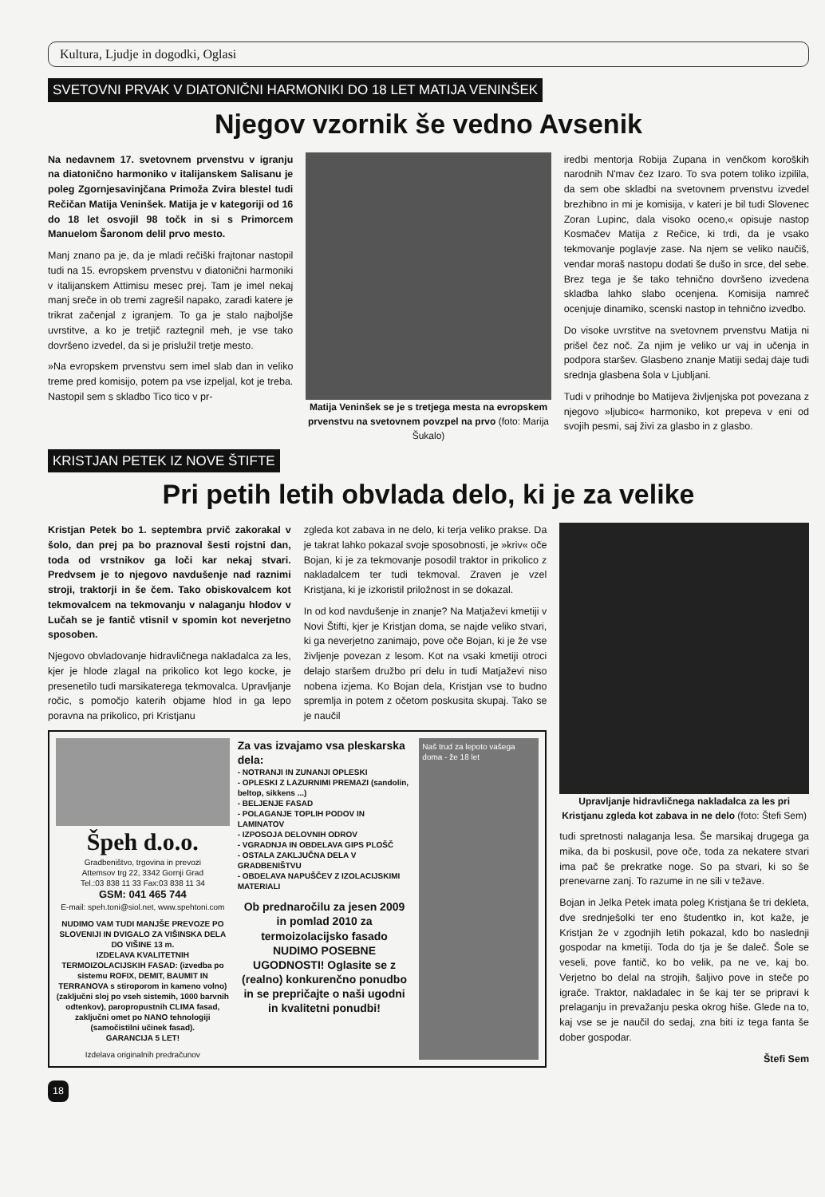Kultura, Ljudje in dogodki, Oglasi
SVETOVNI PRVAK V DIATONIČNI HARMONIKI DO 18 LET MATIJA VENINŠEK
Njegov vzornik še vedno Avsenik
Na nedavnem 17. svetovnem prvenstvu v igranju na diatonično harmoniko v italijanskem Salisanu je poleg Zgornjesavinjčana Primoža Zvira blestel tudi Rečičan Matija Veninšek. Matija je v kategoriji od 16 do 18 let osvojil 98 točk in si s Primorcem Manuelom Šaronom delil prvo mesto.
Manj znano pa je, da je mladi rečiški frajtonar nastopil tudi na 15. evropskem prvenstvu v diatonični harmoniki v italijanskem Attimisu mesec prej. Tam je imel nekaj manj sreče in ob tremi zagrešil napako, zaradi katere je trikrat začenjal z igranjem. To ga je stalo najboljše uvrstitve, a ko je tretjič raztegnil meh, je vse tako dovršeno izvedel, da si je prislužil tretje mesto.
»Na evropskem prvenstvu sem imel slab dan in veliko treme pred komisijo, potem pa vse izpeljal, kot je treba. Nastopil sem s skladbo Tico tico v pr-
Matija Veninšek se je s tretjega mesta na evropskem prvenstvu na svetovnem povzpel na prvo (foto: Marija Šukalo)
iredbi mentorja Robija Zupana in venčkom koroških narodnih N'mav čez Izaro. To sva potem toliko izpilila, da sem obe skladbi na svetovnem prvenstvu izvedel brezhibno in mi je komisija, v kateri je bil tudi Slovenec Zoran Lupinc, dala visoko oceno,« opisuje nastop Kosmačev Matija z Rečice, ki trdi, da je vsako tekmovanje poglavje zase. Na njem se veliko naučiš, vendar moraš nastopu dodati še dušo in srce, del sebe. Brez tega je še tako tehnično dovršeno izvedena skladba lahko slabo ocenjena. Komisija namreč ocenjuje dinamiko, scenski nastop in tehnično izvedbo.
Do visoke uvrstitve na svetovnem prvenstvu Matija ni prišel čez noč. Za njim je veliko ur vaj in učenja in podpora staršev. Glasbeno znanje Matiji sedaj daje tudi srednja glasbena šola v Ljubljani.
Tudi v prihodnje bo Matijeva življenjska pot povezana z njegovo »ljubico« harmoniko, kot prepeva v eni od svojih pesmi, saj živi za glasbo in z glasbo.
KRISTJAN PETEK IZ NOVE ŠTIFTE
Pri petih letih obvlada delo, ki je za velike
Kristjan Petek bo 1. septembra prvič zakorakal v šolo, dan prej pa bo praznoval šesti rojstni dan, toda od vrstnikov ga loči kar nekaj stvari. Predvsem je to njegovo navdušenje nad raznimi stroji, traktorji in še čem. Tako obiskovalcem kot tekmovalcem na tekmovanju v nalaganju hlodov v Lučah se je fantič vtisnil v spomin kot neverjetno sposoben.
Njegovo obvladovanje hidravličnega nakladalca za les, kjer je hlode zlagal na prikolico kot lego kocke, je presenetilo tudi marsikaterega tekmovalca. Upravljanje ročic, s pomočjo katerih objame hlod in ga lepo poravna na prikolico, pri Kristjanu
zgleda kot zabava in ne delo, ki terja veliko prakse. Da je takrat lahko pokazal svoje sposobnosti, je »kriv« oče Bojan, ki je za tekmovanje posodil traktor in prikolico z nakladalcem ter tudi tekmoval. Zraven je vzel Kristjana, ki je izkoristil priložnost in se dokazal.
In od kod navdušenje in znanje? Na Matjaževi kmetiji v Novi Štifti, kjer je Kristjan doma, se najde veliko stvari, ki ga neverjetno zanimajo, pove oče Bojan, ki je že vse življenje povezan z lesom. Kot na vsaki kmetiji otroci delajo staršem družbo pri delu in tudi Matjaževi niso nobena izjema. Ko Bojan dela, Kristjan vse to budno spremlja in potem z očetom poskusita skupaj. Tako se je naučil
Špeh d.o.o.
Gradbeništvo, trgovina in prevozi
Attemsov trg 22, 3342 Gornji Grad
Tel.:03 838 11 33 Fax:03 838 11 34
GSM: 041 465 744
E-mail: speh.toni@siol.net, www.spehtoni.com
NUDIMO VAM TUDI MANJŠE PREVOZE PO SLOVENIJI IN DVIGALO ZA VIŠINSKA DELA DO VIŠINE 13 m.
IZDELAVA KVALITETNIH TERMOIZOLACIJSKIH FASAD: (izvedba po sistemu ROFIX, DEMIT, BAUMIT IN TERRANOVA s stiroporom in kameno volno) (zaključni sloj po vseh sistemih, 1000 barvnih odtenkov), paropropustnih CLIMA fasad, zaključni omet po NANO tehnologiji (samočistilni učinek fasad).
GARANCIJA 5 LET!
Izdelava originalnih predračunov
Za vas izvajamo vsa pleskarska dela:
- NOTRANJI IN ZUNANJI OPLESKI
- OPLESKI Z LAZURNIMI PREMAZI (sandolin, beltop, sikkens ...)
- BELJENJE FASAD
- POLAGANJE TOPLIH PODOV IN LAMINATOV
- IZPOSOJA DELOVNIH ODROV
- VGRADNJA IN OBDELAVA GIPS PLOŠČ
- OSTALA ZAKLJUČNA DELA V GRADBENIŠTVU
- OBDELAVA NAPUŠČEV Z IZOLACIJSKIMI MATERIALI
Ob prednaročilu za jesen 2009 in pomlad 2010 za termoizolacijsko fasado NUDIMO POSEBNE UGODNOSTI! Oglasite se z (realno) konkurenčno ponudbo in se prepričajte o naši ugodni in kvalitetni ponudbi!
Naš trud za lepoto vašega doma - že 18 let
Upravljanje hidravličnega nakladalca za les pri Kristjanu zgleda kot zabava in ne delo (foto: Štefi Sem)
tudi spretnosti nalaganja lesa. Še marsikaj drugega ga mika, da bi poskusil, pove oče, toda za nekatere stvari ima pač še prekratke noge. So pa stvari, ki so še prenevarne zanj. To razume in ne sili v težave.
Bojan in Jelka Petek imata poleg Kristjana še tri dekleta, dve srednješolki ter eno študentko in, kot kaže, je Kristjan že v zgodnjih letih pokazal, kdo bo naslednji gospodar na kmetiji. Toda do tja je še daleč. Šole se veseli, pove fantič, ko bo velik, pa ne ve, kaj bo. Verjetno bo delal na strojih, šaljivo pove in steče po igrače. Traktor, nakladalec in še kaj ter se pripravi k prelaganju in prevažanju peska okrog hiše. Glede na to, kaj vse se je naučil do sedaj, zna biti iz tega fanta še dober gospodar.
Štefi Sem
18